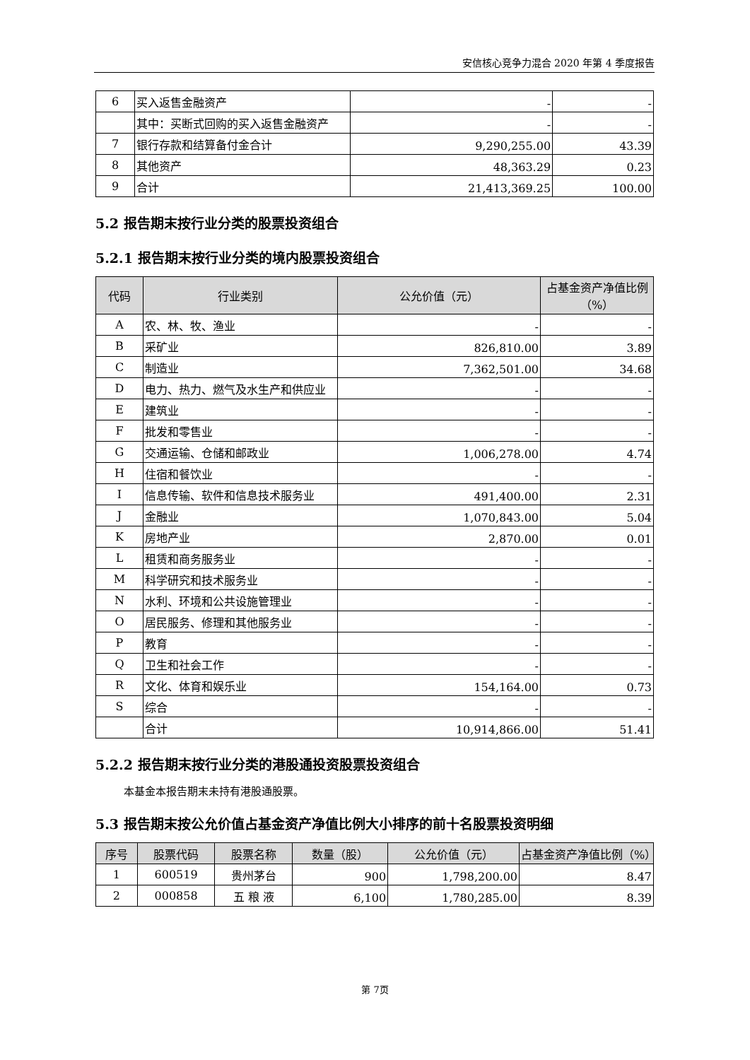安信核心竞争力混合 2020 年第 4 季度报告
| 6 | 买入返售金融资产 | - | - |
| | 其中：买断式回购的买入返售金融资产 | - | - |
| 7 | 银行存款和结算备付金合计 | 9,290,255.00 | 43.39 |
| 8 | 其他资产 | 48,363.29 | 0.23 |
| 9 | 合计 | 21,413,369.25 | 100.00 |
5.2 报告期末按行业分类的股票投资组合
5.2.1 报告期末按行业分类的境内股票投资组合
| 代码 | 行业类别 | 公允价值（元） | 占基金资产净值比例（%） |
| --- | --- | --- | --- |
| A | 农、林、牧、渔业 | - | - |
| B | 采矿业 | 826,810.00 | 3.89 |
| C | 制造业 | 7,362,501.00 | 34.68 |
| D | 电力、热力、燃气及水生产和供应业 | - | - |
| E | 建筑业 | - | - |
| F | 批发和零售业 | - | - |
| G | 交通运输、仓储和邮政业 | 1,006,278.00 | 4.74 |
| H | 住宿和餐饮业 | - | - |
| I | 信息传输、软件和信息技术服务业 | 491,400.00 | 2.31 |
| J | 金融业 | 1,070,843.00 | 5.04 |
| K | 房地产业 | 2,870.00 | 0.01 |
| L | 租赁和商务服务业 | - | - |
| M | 科学研究和技术服务业 | - | - |
| N | 水利、环境和公共设施管理业 | - | - |
| O | 居民服务、修理和其他服务业 | - | - |
| P | 教育 | - | - |
| Q | 卫生和社会工作 | - | - |
| R | 文化、体育和娱乐业 | 154,164.00 | 0.73 |
| S | 综合 | - | - |
| | 合计 | 10,914,866.00 | 51.41 |
5.2.2 报告期末按行业分类的港股通投资股票投资组合
本基金本报告期末未持有港股通股票。
5.3 报告期末按公允价值占基金资产净值比例大小排序的前十名股票投资明细
| 序号 | 股票代码 | 股票名称 | 数量（股） | 公允价值（元） | 占基金资产净值比例（%） |
| --- | --- | --- | --- | --- | --- |
| 1 | 600519 | 贵州茅台 | 900 | 1,798,200.00 | 8.47 |
| 2 | 000858 | 五 粮 液 | 6,100 | 1,780,285.00 | 8.39 |
第 7页